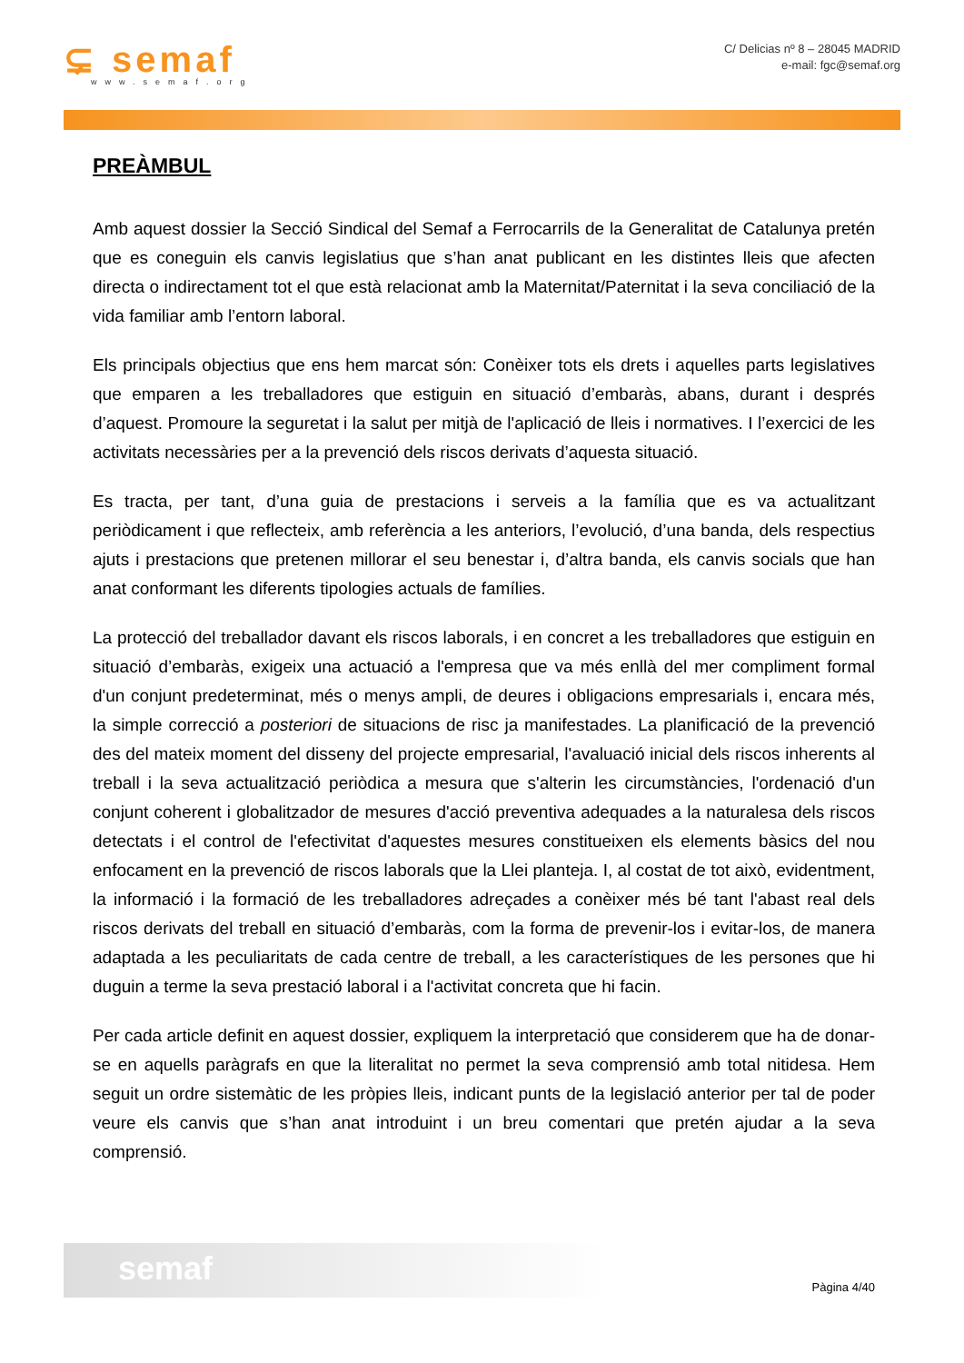⊊ semaf
www.semaf.org
C/ Delicias nº 8 – 28045 MADRID
e-mail: fgc@semaf.org
PREÀMBUL
Amb aquest dossier la Secció Sindical del Semaf a Ferrocarrils de la Generalitat de Catalunya pretén que es coneguin els canvis legislatius que s’han anat publicant en les distintes lleis que afecten directa o indirectament tot el que està relacionat amb la Maternitat/Paternitat i la seva conciliació de la vida familiar amb l’entorn laboral.
Els principals objectius que ens hem marcat són: Conèixer tots els drets i aquelles parts legislatives que emparen a les treballadores que estiguin en situació d’embaràs, abans, durant i després d’aquest. Promoure la seguretat i la salut per mitjà de l'aplicació de lleis i normatives. I l’exercici de les activitats necessàries per a la prevenció dels riscos derivats d’aquesta situació.
Es tracta, per tant, d’una guia de prestacions i serveis a la família que es va actualitzant periòdicament i que reflecteix, amb referència a les anteriors, l’evolució, d’una banda, dels respectius ajuts i prestacions que pretenen millorar el seu benestar i, d’altra banda, els canvis socials que han anat conformant les diferents tipologies actuals de famílies.
La protecció del treballador davant els riscos laborals, i en concret a les treballadores que estiguin en situació d’embaràs, exigeix una actuació a l'empresa que va més enllà del mer compliment formal d'un conjunt predeterminat, més o menys ampli, de deures i obligacions empresarials i, encara més, la simple correcció a posteriori de situacions de risc ja manifestades. La planificació de la prevenció des del mateix moment del disseny del projecte empresarial, l'avaluació inicial dels riscos inherents al treball i la seva actualització periòdica a mesura que s'alterin les circumstàncies, l'ordenació d'un conjunt coherent i globalitzador de mesures d'acció preventiva adequades a la naturalesa dels riscos detectats i el control de l'efectivitat d'aquestes mesures constitueixen els elements bàsics del nou enfocament en la prevenció de riscos laborals que la Llei planteja. I, al costat de tot això, evidentment, la informació i la formació de les treballadores adreçades a conèixer més bé tant l'abast real dels riscos derivats del treball en situació d’embaràs, com la forma de prevenir-los i evitar-los, de manera adaptada a les peculiaritats de cada centre de treball, a les característiques de les persones que hi duguin a terme la seva prestació laboral i a l'activitat concreta que hi facin.
Per cada article definit en aquest dossier, expliquem la interpretació que considerem que ha de donar-se en aquells paràgrafs en que la literalitat no permet la seva comprensió amb total nitidesa. Hem seguit un ordre sistemàtic de les pròpies lleis, indicant punts de la legislació anterior per tal de poder veure els canvis que s’han anat introduint i un breu comentari que pretén ajudar a la seva comprensió.
semaf
Pàgina 4/40